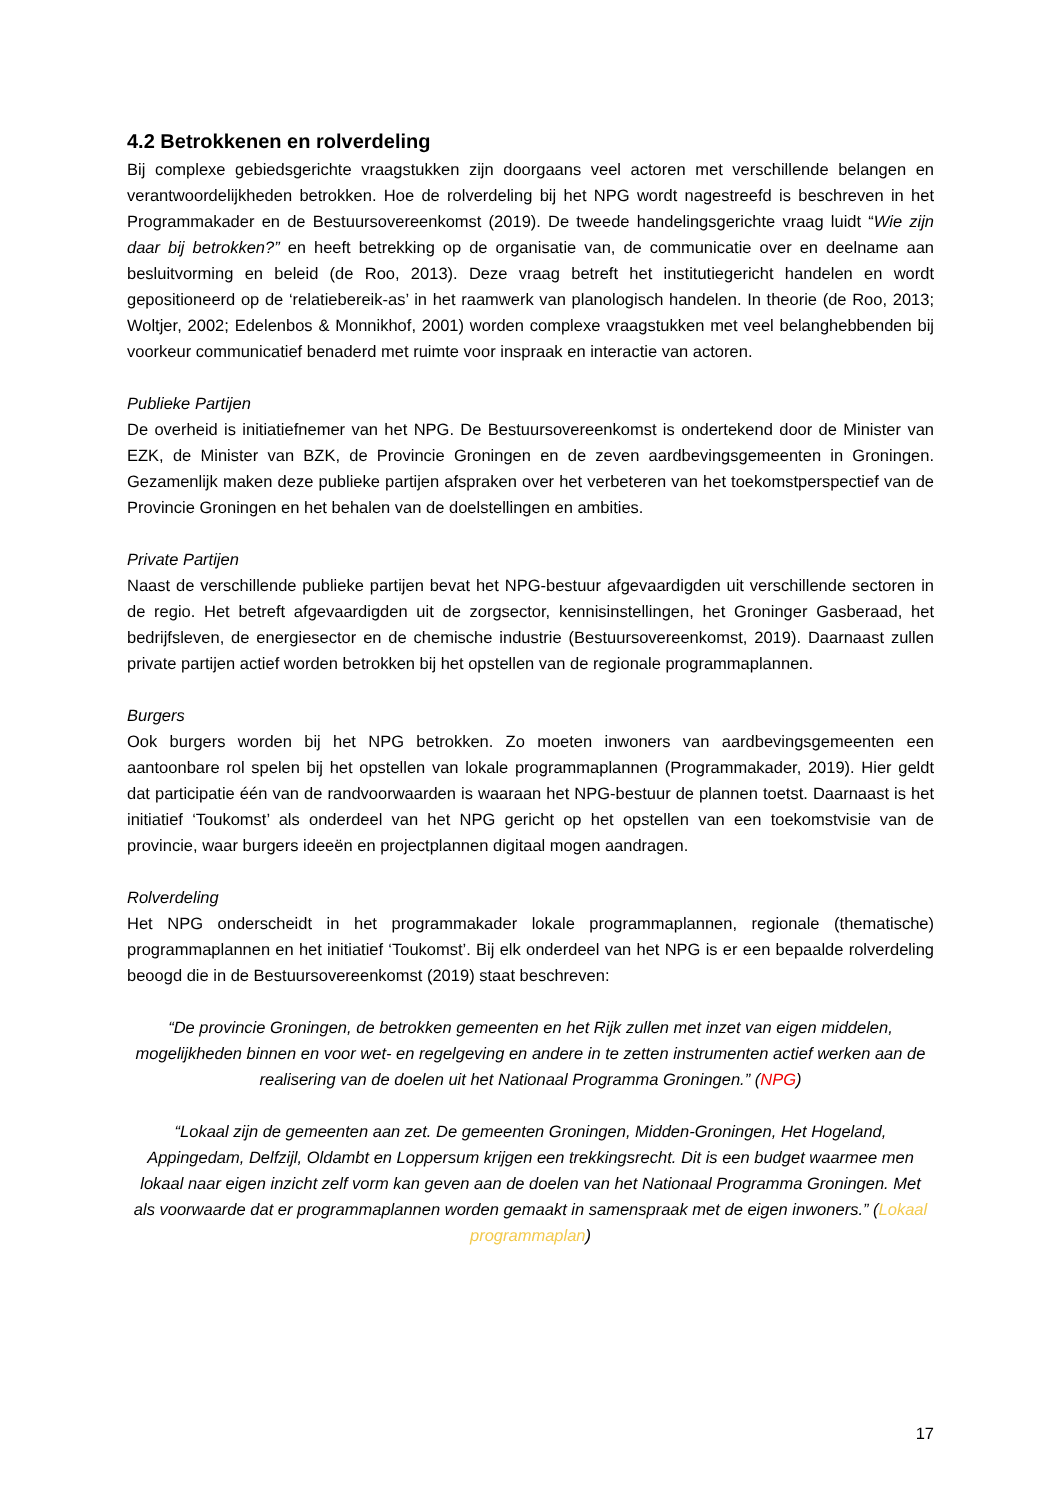4.2 Betrokkenen en rolverdeling
Bij complexe gebiedsgerichte vraagstukken zijn doorgaans veel actoren met verschillende belangen en verantwoordelijkheden betrokken. Hoe de rolverdeling bij het NPG wordt nagestreefd is beschreven in het Programmakader en de Bestuursovereenkomst (2019). De tweede handelingsgerichte vraag luidt “Wie zijn daar bij betrokken?” en heeft betrekking op de organisatie van, de communicatie over en deelname aan besluitvorming en beleid (de Roo, 2013). Deze vraag betreft het institutiegericht handelen en wordt gepositioneerd op de ‘relatiebereik-as’ in het raamwerk van planologisch handelen. In theorie (de Roo, 2013; Woltjer, 2002; Edelenbos & Monnikhof, 2001) worden complexe vraagstukken met veel belanghebbenden bij voorkeur communicatief benaderd met ruimte voor inspraak en interactie van actoren.
Publieke Partijen
De overheid is initiatiefnemer van het NPG. De Bestuursovereenkomst is ondertekend door de Minister van EZK, de Minister van BZK, de Provincie Groningen en de zeven aardbevingsgemeenten in Groningen. Gezamenlijk maken deze publieke partijen afspraken over het verbeteren van het toekomstperspectief van de Provincie Groningen en het behalen van de doelstellingen en ambities.
Private Partijen
Naast de verschillende publieke partijen bevat het NPG-bestuur afgevaardigden uit verschillende sectoren in de regio. Het betreft afgevaardigden uit de zorgsector, kennisinstellingen, het Groninger Gasberaad, het bedrijfsleven, de energiesector en de chemische industrie (Bestuursovereenkomst, 2019). Daarnaast zullen private partijen actief worden betrokken bij het opstellen van de regionale programmaplannen.
Burgers
Ook burgers worden bij het NPG betrokken. Zo moeten inwoners van aardbevingsgemeenten een aantoonbare rol spelen bij het opstellen van lokale programmaplannen (Programmakader, 2019). Hier geldt dat participatie één van de randvoorwaarden is waaraan het NPG-bestuur de plannen toetst. Daarnaast is het initiatief ‘Toukomst’ als onderdeel van het NPG gericht op het opstellen van een toekomstvisie van de provincie, waar burgers ideeën en projectplannen digitaal mogen aandragen.
Rolverdeling
Het NPG onderscheidt in het programmakader lokale programmaplannen, regionale (thematische) programmaplannen en het initiatief ‘Toukomst’. Bij elk onderdeel van het NPG is er een bepaalde rolverdeling beoogd die in de Bestuursovereenkomst (2019) staat beschreven:
“De provincie Groningen, de betrokken gemeenten en het Rijk zullen met inzet van eigen middelen, mogelijkheden binnen en voor wet- en regelgeving en andere in te zetten instrumenten actief werken aan de realisering van de doelen uit het Nationaal Programma Groningen.” (NPG)
“Lokaal zijn de gemeenten aan zet. De gemeenten Groningen, Midden-Groningen, Het Hogeland, Appingedam, Delfzijl, Oldambt en Loppersum krijgen een trekkingsrecht. Dit is een budget waarmee men lokaal naar eigen inzicht zelf vorm kan geven aan de doelen van het Nationaal Programma Groningen. Met als voorwaarde dat er programmaplannen worden gemaakt in samenspraak met de eigen inwoners.” (Lokaal programmaplan)
17